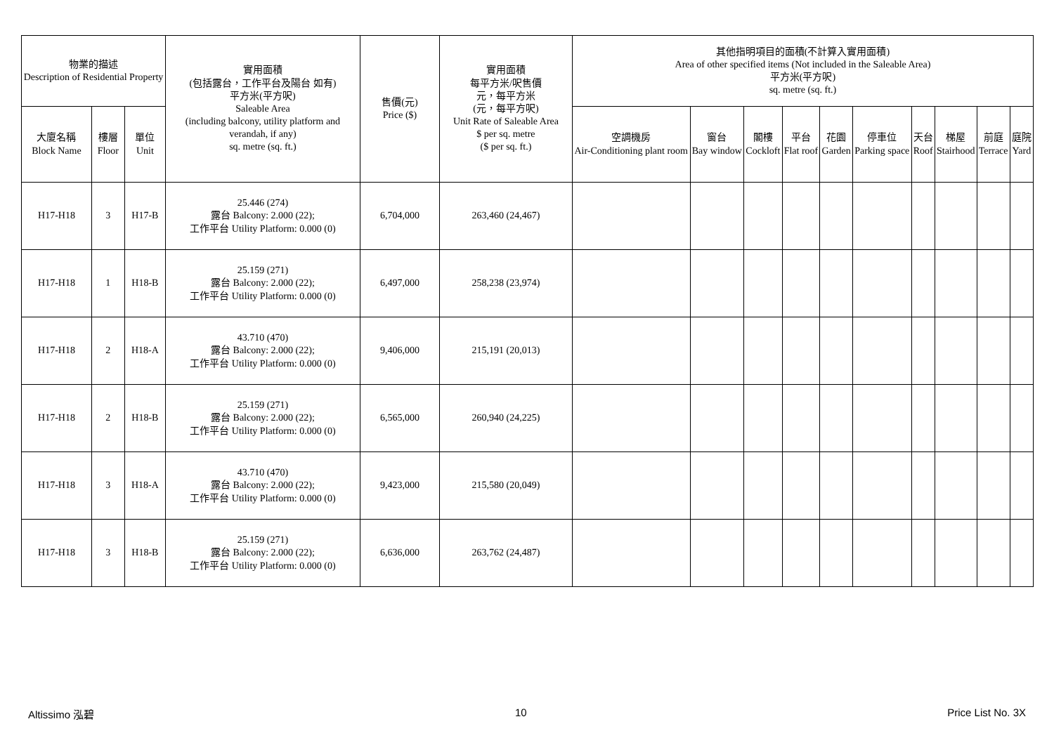| 物業的描述 Description of Residential Property | | | 實用面積 (包括露台，工作平台及陽台 如有) 平方米(平方呎) Saleable Area (including balcony, utility platform and verandah, if any) sq. metre (sq. ft.) | 售價(元) Price ($) | 實用面積 每平方米/呎售價 元，每平方米 (元，每平方呎) Unit Rate of Saleable Area $ per sq. metre ($ per sq. ft.) | 其他指明項目的面積(不計算入實用面積) Area of other specified items (Not included in the Saleable Area) 平方米(平方呎) sq. metre (sq. ft.) | | | | | | | | | |
| --- | --- | --- | --- | --- | --- | --- | --- | --- | --- | --- | --- | --- | --- | --- | --- |
| 大廈名稱 Block Name | 樓層 Floor | 單位 Unit | | | | 空調機房 Air-Conditioning plant room | 窗台 Bay window | 閣樓 Cockloft | 平台 Flat roof | 花園 Garden | 停車位 Parking space | 天台 Roof | 梯屋 Stairhood | 前庭 Terrace | 庭院 Yard |
| H17-H18 | 3 | H17-B | 25.446 (274) 露台 Balcony: 2.000 (22); 工作平台 Utility Platform: 0.000 (0) | 6,704,000 | 263,460 (24,467) | | | | | | | | | | |
| H17-H18 | 1 | H18-B | 25.159 (271) 露台 Balcony: 2.000 (22); 工作平台 Utility Platform: 0.000 (0) | 6,497,000 | 258,238 (23,974) | | | | | | | | | | |
| H17-H18 | 2 | H18-A | 43.710 (470) 露台 Balcony: 2.000 (22); 工作平台 Utility Platform: 0.000 (0) | 9,406,000 | 215,191 (20,013) | | | | | | | | | | |
| H17-H18 | 2 | H18-B | 25.159 (271) 露台 Balcony: 2.000 (22); 工作平台 Utility Platform: 0.000 (0) | 6,565,000 | 260,940 (24,225) | | | | | | | | | | |
| H17-H18 | 3 | H18-A | 43.710 (470) 露台 Balcony: 2.000 (22); 工作平台 Utility Platform: 0.000 (0) | 9,423,000 | 215,580 (20,049) | | | | | | | | | | |
| H17-H18 | 3 | H18-B | 25.159 (271) 露台 Balcony: 2.000 (22); 工作平台 Utility Platform: 0.000 (0) | 6,636,000 | 263,762 (24,487) | | | | | | | | | | |
Altissimo 泓碧 10 Price List No. 3X